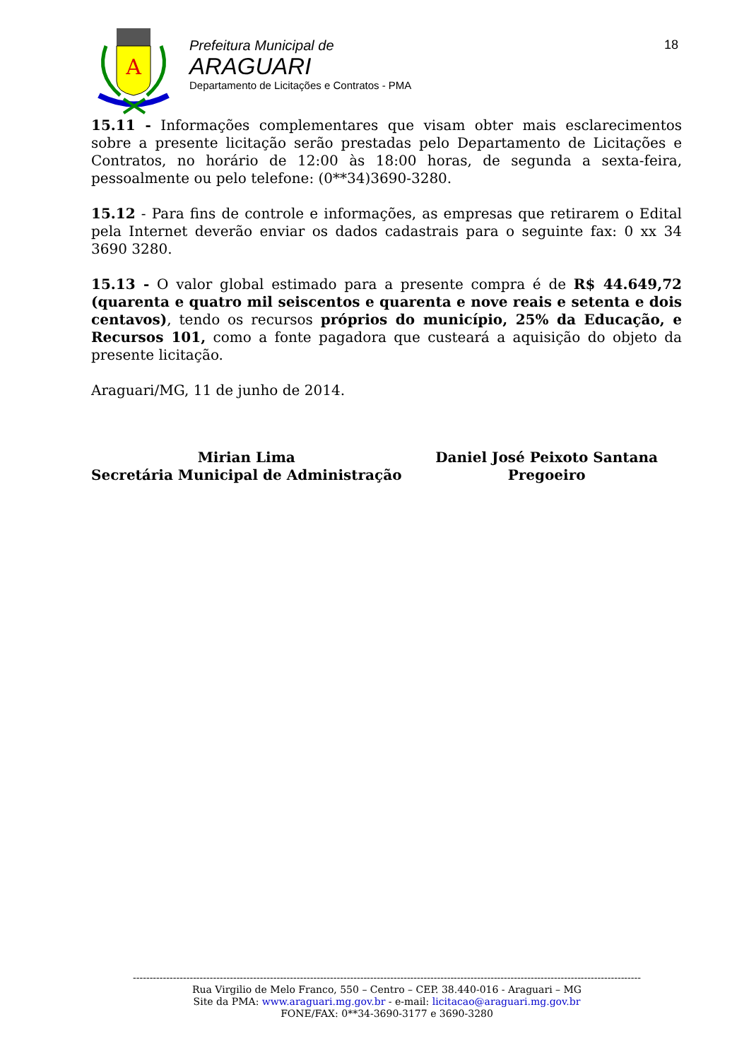A
Prefeitura Municipal de
ARAGUARI
Departamento de Licitações e Contratos - PMA
18
15.11 - Informações complementares que visam obter mais esclarecimentos sobre a presente licitação serão prestadas pelo Departamento de Licitações e Contratos, no horário de 12:00 às 18:00 horas, de segunda a sexta-feira, pessoalmente ou pelo telefone: (0**34)3690-3280.
15.12 - Para fins de controle e informações, as empresas que retirarem o Edital pela Internet deverão enviar os dados cadastrais para o seguinte fax: 0 xx 34 3690 3280.
15.13 - O valor global estimado para a presente compra é de R$ 44.649,72 (quarenta e quatro mil seiscentos e quarenta e nove reais e setenta e dois centavos), tendo os recursos próprios do município, 25% da Educação, e Recursos 101, como a fonte pagadora que custeará a aquisição do objeto da presente licitação.
Araguari/MG, 11 de junho de 2014.
Mirian Lima
Secretária Municipal de Administração
Daniel José Peixoto Santana
Pregoeiro
--------------------------------------------------------------------------------------------------------------------------------------------------------
Rua Virgilio de Melo Franco, 550 – Centro – CEP. 38.440-016 - Araguari – MG
Site da PMA: www.araguari.mg.gov.br - e-mail: licitacao@araguari.mg.gov.br
FONE/FAX: 0**34-3690-3177 e 3690-3280